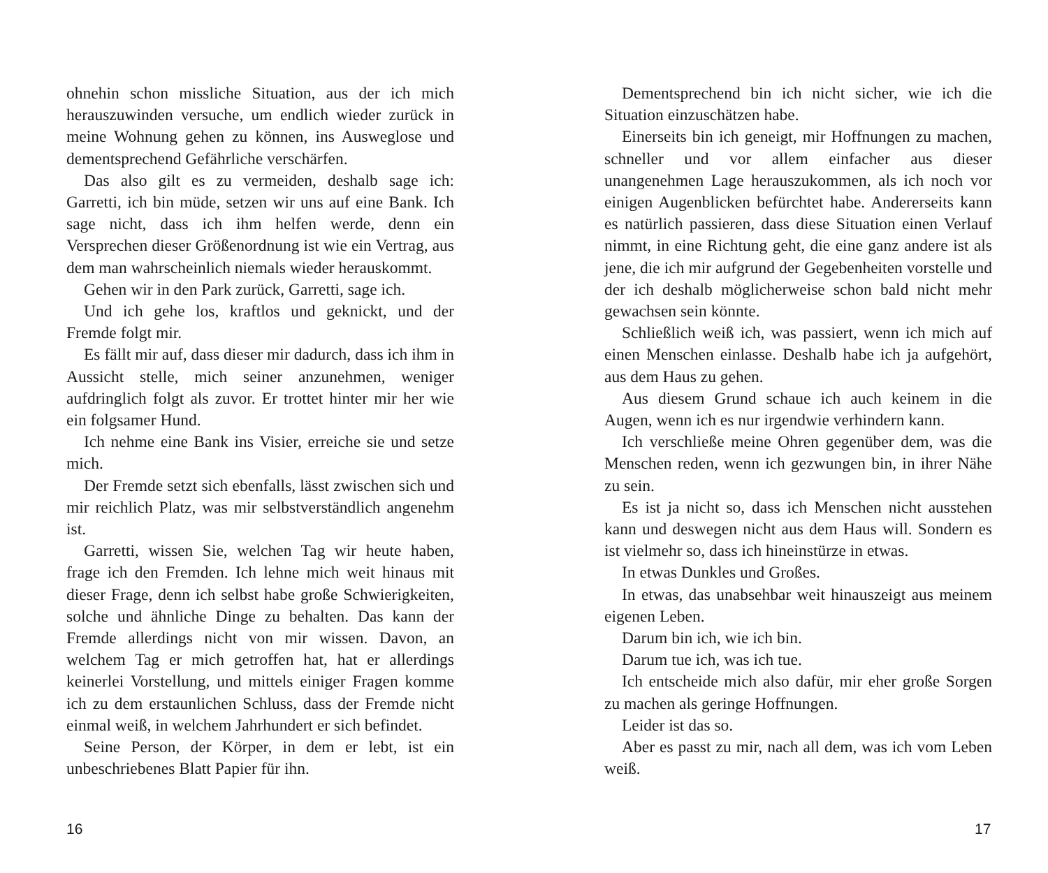ohnehin schon missliche Situation, aus der ich mich herauszuwinden versuche, um endlich wieder zurück in meine Wohnung gehen zu können, ins Ausweglose und dementsprechend Gefährliche verschärfen.
Das also gilt es zu vermeiden, deshalb sage ich: Garretti, ich bin müde, setzen wir uns auf eine Bank. Ich sage nicht, dass ich ihm helfen werde, denn ein Versprechen dieser Größenordnung ist wie ein Vertrag, aus dem man wahrscheinlich niemals wieder herauskommt.
Gehen wir in den Park zurück, Garretti, sage ich.
Und ich gehe los, kraftlos und geknickt, und der Fremde folgt mir.
Es fällt mir auf, dass dieser mir dadurch, dass ich ihm in Aussicht stelle, mich seiner anzunehmen, weniger aufdringlich folgt als zuvor. Er trottet hinter mir her wie ein folgsamer Hund.
Ich nehme eine Bank ins Visier, erreiche sie und setze mich.
Der Fremde setzt sich ebenfalls, lässt zwischen sich und mir reichlich Platz, was mir selbstverständlich angenehm ist.
Garretti, wissen Sie, welchen Tag wir heute haben, frage ich den Fremden. Ich lehne mich weit hinaus mit dieser Frage, denn ich selbst habe große Schwierigkeiten, solche und ähnliche Dinge zu behalten. Das kann der Fremde allerdings nicht von mir wissen. Davon, an welchem Tag er mich getroffen hat, hat er allerdings keinerlei Vorstellung, und mittels einiger Fragen komme ich zu dem erstaunlichen Schluss, dass der Fremde nicht einmal weiß, in welchem Jahrhundert er sich befindet.
Seine Person, der Körper, in dem er lebt, ist ein unbeschriebenes Blatt Papier für ihn.
16
Dementsprechend bin ich nicht sicher, wie ich die Situation einzuschätzen habe.
Einerseits bin ich geneigt, mir Hoffnungen zu machen, schneller und vor allem einfacher aus dieser unangenehmen Lage herauszukommen, als ich noch vor einigen Augenblicken befürchtet habe. Andererseits kann es natürlich passieren, dass diese Situation einen Verlauf nimmt, in eine Richtung geht, die eine ganz andere ist als jene, die ich mir aufgrund der Gegebenheiten vorstelle und der ich deshalb möglicherweise schon bald nicht mehr gewachsen sein könnte.
Schließlich weiß ich, was passiert, wenn ich mich auf einen Menschen einlasse. Deshalb habe ich ja aufgehört, aus dem Haus zu gehen.
Aus diesem Grund schaue ich auch keinem in die Augen, wenn ich es nur irgendwie verhindern kann.
Ich verschließe meine Ohren gegenüber dem, was die Menschen reden, wenn ich gezwungen bin, in ihrer Nähe zu sein.
Es ist ja nicht so, dass ich Menschen nicht ausstehen kann und deswegen nicht aus dem Haus will. Sondern es ist vielmehr so, dass ich hineinstürze in etwas.
In etwas Dunkles und Großes.
In etwas, das unabsehbar weit hinauszeigt aus meinem eigenen Leben.
Darum bin ich, wie ich bin.
Darum tue ich, was ich tue.
Ich entscheide mich also dafür, mir eher große Sorgen zu machen als geringe Hoffnungen.
Leider ist das so.
Aber es passt zu mir, nach all dem, was ich vom Leben weiß.
17